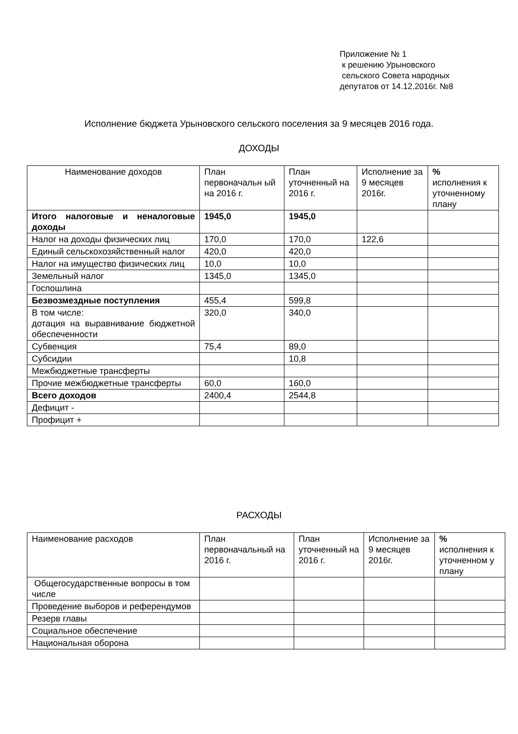Приложение № 1
к решению Урыновского
сельского Совета народных
депутатов от 14.12.2016г. №8
Исполнение бюджета Урыновского сельского поселения за 9 месяцев 2016 года.
ДОХОДЫ
| Наименование доходов | План первоначальн ый на 2016 г. | План уточненный на 2016 г. | Исполнение за 9 месяцев 2016г. | % исполнения к уточненному плану |
| Итого налоговые и неналоговые доходы | 1945,0 | 1945,0 | | |
| Налог на доходы физических лиц | 170,0 | 170,0 | 122,6 | |
| Единый сельскохозяйственный налог | 420,0 | 420,0 | | |
| Налог на имущество физических лиц | 10,0 | 10,0 | | |
| Земельный налог | 1345,0 | 1345,0 | | |
| Госпошлина | | | | |
| Безвозмездные поступления | 455,4 | 599,8 | | |
| В том числе: дотация на выравнивание бюджетной обеспеченности | 320,0 | 340,0 | | |
| Субвенция | 75,4 | 89,0 | | |
| Субсидии | | 10,8 | | |
| Межбюджетные трансферты | | | | |
| Прочие межбюджетные трансферты | 60,0 | 160,0 | | |
| Всего доходов | 2400,4 | 2544,8 | | |
| Дефицит - | | | | |
| Профицит + | | | | |
РАСХОДЫ
| Наименование расходов | План первоначальный на 2016 г. | План уточненный на 2016 г. | Исполнение за 9 месяцев 2016г. | % исполнения к уточненном у плану |
| Общегосударственные вопросы в том числе | | | | |
| Проведение выборов и референдумов | | | | |
| Резерв главы | | | | |
| Социальное обеспечение | | | | |
| Национальная оборона | | | | |